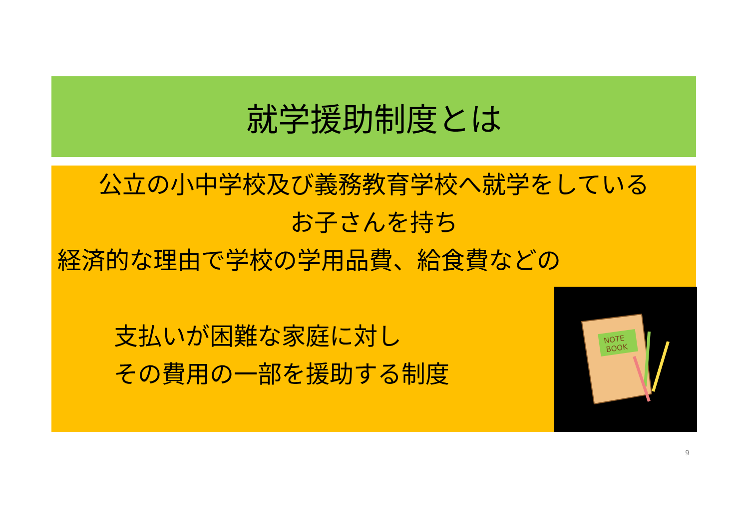就学援助制度とは
公立の小中学校及び義務教育学校へ就学をしている
お子さんを持ち
経済的な理由で学校の学用品費、給食費などの
支払いが困難な家庭に対し
その費用の一部を援助する制度
NOTE
BOOK
9